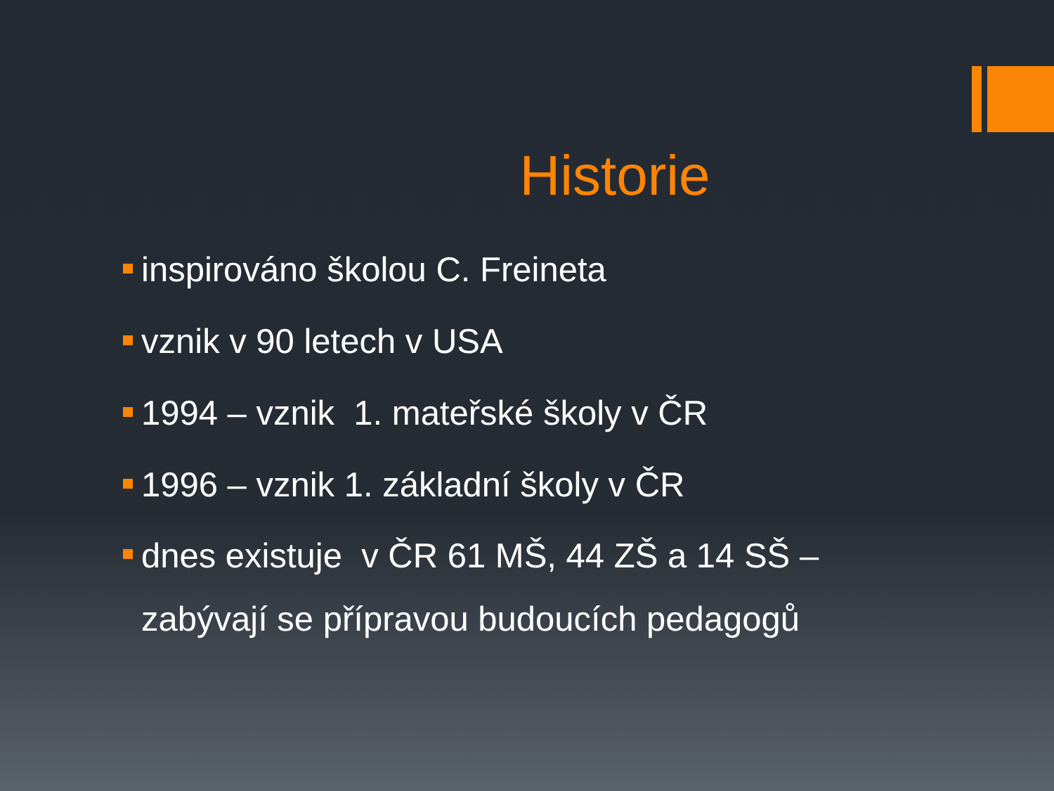Historie
inspirováno školou C. Freineta
vznik v 90 letech v USA
1994 – vznik 1. mateřské školy v ČR
1996 – vznik 1. základní školy v ČR
dnes existuje v ČR 61 MŠ, 44 ZŠ a 14 SŠ –
zabývají se přípravou budoucích pedagogů